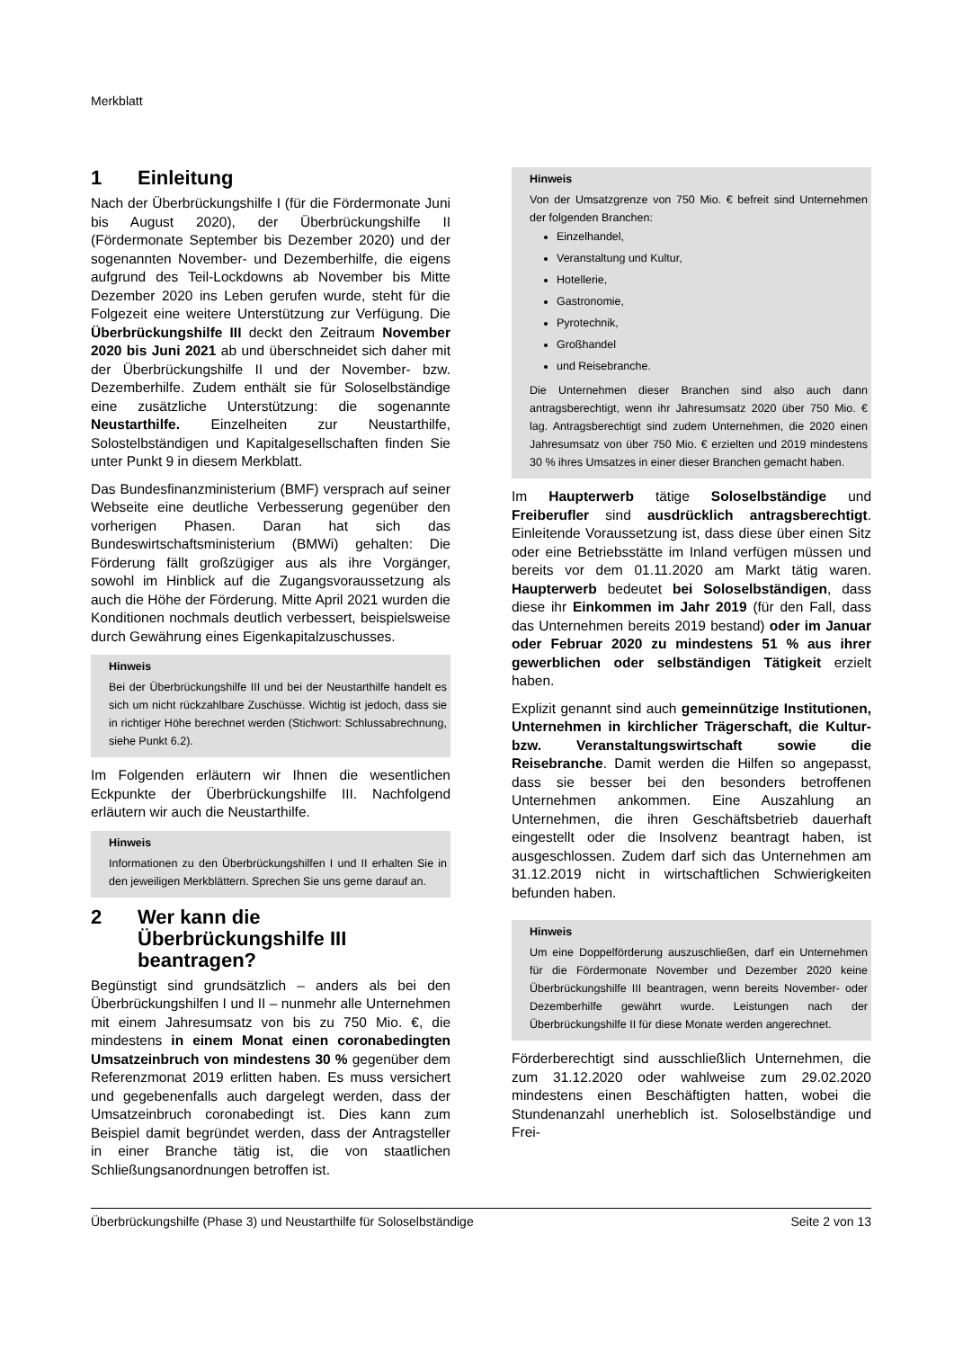Merkblatt
1 Einleitung
Nach der Überbrückungshilfe I (für die Fördermonate Juni bis August 2020), der Überbrückungshilfe II (Fördermonate September bis Dezember 2020) und der sogenannten November- und Dezemberhilfe, die eigens aufgrund des Teil-Lockdowns ab November bis Mitte Dezember 2020 ins Leben gerufen wurde, steht für die Folgezeit eine weitere Unterstützung zur Verfügung. Die Überbrückungshilfe III deckt den Zeitraum November 2020 bis Juni 2021 ab und überschneidet sich daher mit der Überbrückungshilfe II und der November- bzw. Dezemberhilfe. Zudem enthält sie für Soloselbständige eine zusätzliche Unterstützung: die sogenannte Neustarthilfe. Einzelheiten zur Neustarthilfe, Solostelbständigen und Kapitalgesellschaften finden Sie unter Punkt 9 in diesem Merkblatt.
Das Bundesfinanzministerium (BMF) versprach auf seiner Webseite eine deutliche Verbesserung gegenüber den vorherigen Phasen. Daran hat sich das Bundeswirtschaftsministerium (BMWi) gehalten: Die Förderung fällt großzügiger aus als ihre Vorgänger, sowohl im Hinblick auf die Zugangsvoraussetzung als auch die Höhe der Förderung. Mitte April 2021 wurden die Konditionen nochmals deutlich verbessert, beispielsweise durch Gewährung eines Eigenkapitalzuschusses.
Hinweis
Bei der Überbrückungshilfe III und bei der Neustarthilfe handelt es sich um nicht rückzahlbare Zuschüsse. Wichtig ist jedoch, dass sie in richtiger Höhe berechnet werden (Stichwort: Schlussabrechnung, siehe Punkt 6.2).
Im Folgenden erläutern wir Ihnen die wesentlichen Eckpunkte der Überbrückungshilfe III. Nachfolgend erläutern wir auch die Neustarthilfe.
Hinweis
Informationen zu den Überbrückungshilfen I und II erhalten Sie in den jeweiligen Merkblättern. Sprechen Sie uns gerne darauf an.
2 Wer kann die Überbrückungshilfe III beantragen?
Begünstigt sind grundsätzlich – anders als bei den Überbrückungshilfen I und II – nunmehr alle Unternehmen mit einem Jahresumsatz von bis zu 750 Mio. €, die mindestens in einem Monat einen coronabedingten Umsatzeinbruch von mindestens 30 % gegenüber dem Referenzmonat 2019 erlitten haben. Es muss versichert und gegebenenfalls auch dargelegt werden, dass der Umsatzeinbruch coronabedingt ist. Dies kann zum Beispiel damit begründet werden, dass der Antragsteller in einer Branche tätig ist, die von staatlichen Schließungsanordnungen betroffen ist.
Hinweis
Von der Umsatzgrenze von 750 Mio. € befreit sind Unternehmen der folgenden Branchen:
Einzelhandel,
Veranstaltung und Kultur,
Hotellerie,
Gastronomie,
Pyrotechnik,
Großhandel
und Reisebranche.
Die Unternehmen dieser Branchen sind also auch dann antragsberechtigt, wenn ihr Jahresumsatz 2020 über 750 Mio. € lag. Antragsberechtigt sind zudem Unternehmen, die 2020 einen Jahresumsatz von über 750 Mio. € erzielten und 2019 mindestens 30 % ihres Umsatzes in einer dieser Branchen gemacht haben.
Im Haupterwerb tätige Soloselbständige und Freiberufler sind ausdrücklich antragsberechtigt. Einleitende Voraussetzung ist, dass diese über einen Sitz oder eine Betriebsstätte im Inland verfügen müssen und bereits vor dem 01.11.2020 am Markt tätig waren. Haupterwerb bedeutet bei Soloselbständigen, dass diese ihr Einkommen im Jahr 2019 (für den Fall, dass das Unternehmen bereits 2019 bestand) oder im Januar oder Februar 2020 zu mindestens 51 % aus ihrer gewerblichen oder selbständigen Tätigkeit erzielt haben.
Explizit genannt sind auch gemeinnützige Institutionen, Unternehmen in kirchlicher Trägerschaft, die Kultur- bzw. Veranstaltungswirtschaft sowie die Reisebranche. Damit werden die Hilfen so angepasst, dass sie besser bei den besonders betroffenen Unternehmen ankommen. Eine Auszahlung an Unternehmen, die ihren Geschäftsbetrieb dauerhaft eingestellt oder die Insolvenz beantragt haben, ist ausgeschlossen. Zudem darf sich das Unternehmen am 31.12.2019 nicht in wirtschaftlichen Schwierigkeiten befunden haben.
Hinweis
Um eine Doppelförderung auszuschließen, darf ein Unternehmen für die Fördermonate November und Dezember 2020 keine Überbrückungshilfe III beantragen, wenn bereits November- oder Dezemberhilfe gewährt wurde. Leistungen nach der Überbrückungshilfe II für diese Monate werden angerechnet.
Förderberechtigt sind ausschließlich Unternehmen, die zum 31.12.2020 oder wahlweise zum 29.02.2020 mindestens einen Beschäftigten hatten, wobei die Stundenanzahl unerheblich ist. Soloselbständige und Frei-
Überbrückungshilfe (Phase 3) und Neustarthilfe für Soloselbständige Seite 2 von 13